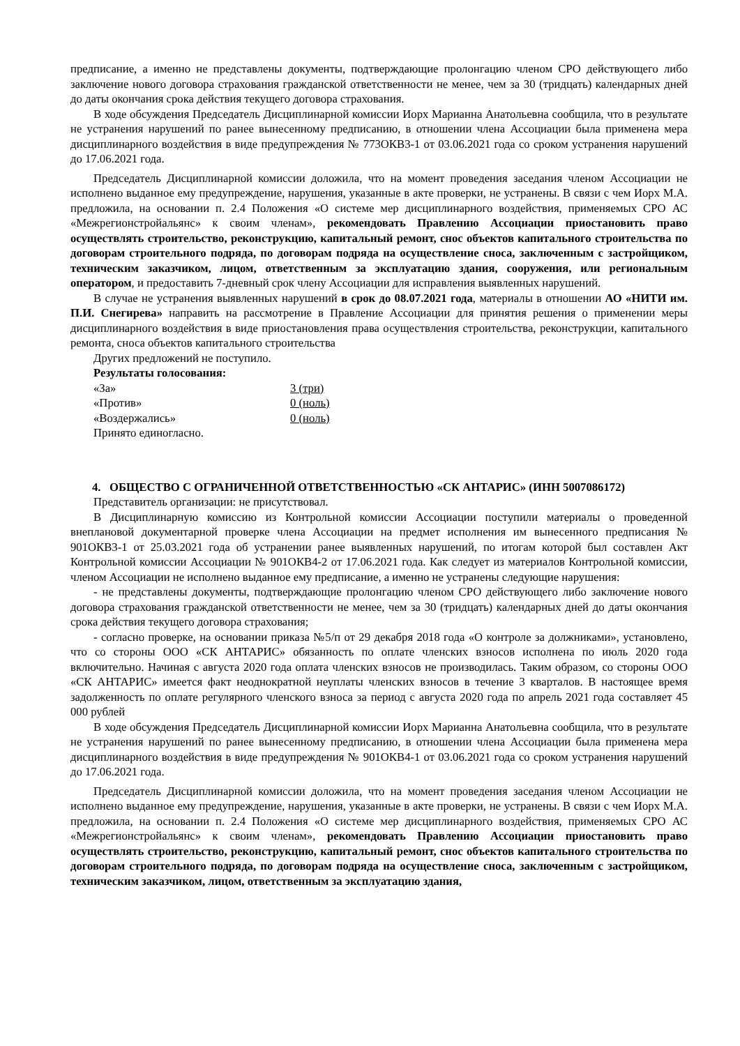предписание, а именно не представлены документы, подтверждающие пролонгацию членом СРО действующего либо заключение нового договора страхования гражданской ответственности не менее, чем за 30 (тридцать) календарных дней до даты окончания срока действия текущего договора страхования.
В ходе обсуждения Председатель Дисциплинарной комиссии Иорх Марианна Анатольевна сообщила, что в результате не устранения нарушений по ранее вынесенному предписанию, в отношении члена Ассоциации была применена мера дисциплинарного воздействия в виде предупреждения № 773ОКВ3-1 от 03.06.2021 года со сроком устранения нарушений до 17.06.2021 года.
Председатель Дисциплинарной комиссии доложила, что на момент проведения заседания членом Ассоциации не исполнено выданное ему предупреждение, нарушения, указанные в акте проверки, не устранены. В связи с чем Иорх М.А. предложила, на основании п. 2.4 Положения «О системе мер дисциплинарного воздействия, применяемых СРО АС «Межрегионстройальянс» к своим членам», рекомендовать Правлению Ассоциации приостановить право осуществлять строительство, реконструкцию, капитальный ремонт, снос объектов капитального строительства по договорам строительного подряда, по договорам подряда на осуществление сноса, заключенным с застройщиком, техническим заказчиком, лицом, ответственным за эксплуатацию здания, сооружения, или региональным оператором, и предоставить 7-дневный срок члену Ассоциации для исправления выявленных нарушений.
В случае не устранения выявленных нарушений в срок до 08.07.2021 года, материалы в отношении АО «НИТИ им. П.И. Снегирева» направить на рассмотрение в Правление Ассоциации для принятия решения о применении меры дисциплинарного воздействия в виде приостановления права осуществления строительства, реконструкции, капитального ремонта, сноса объектов капитального строительства
Других предложений не поступило.
Результаты голосования:
«За» 3 (три)
«Против» 0 (ноль)
«Воздержались» 0 (ноль)
Принято единогласно.
4. ОБЩЕСТВО С ОГРАНИЧЕННОЙ ОТВЕТСТВЕННОСТЬЮ «СК АНТАРИС» (ИНН 5007086172)
Представитель организации: не присутствовал.
В Дисциплинарную комиссию из Контрольной комиссии Ассоциации поступили материалы о проведенной внеплановой документарной проверке члена Ассоциации на предмет исполнения им вынесенного предписания № 901ОКВ3-1 от 25.03.2021 года об устранении ранее выявленных нарушений, по итогам которой был составлен Акт Контрольной комиссии Ассоциации № 901ОКВ4-2 от 17.06.2021 года. Как следует из материалов Контрольной комиссии, членом Ассоциации не исполнено выданное ему предписание, а именно не устранены следующие нарушения:
- не представлены документы, подтверждающие пролонгацию членом СРО действующего либо заключение нового договора страхования гражданской ответственности не менее, чем за 30 (тридцать) календарных дней до даты окончания срока действия текущего договора страхования;
- согласно проверке, на основании приказа №5/п от 29 декабря 2018 года «О контроле за должниками», установлено, что со стороны ООО «СК АНТАРИС» обязанность по оплате членских взносов исполнена по июль 2020 года включительно. Начиная с августа 2020 года оплата членских взносов не производилась. Таким образом, со стороны ООО «СК АНТАРИС» имеется факт неоднократной неуплаты членских взносов в течение 3 кварталов. В настоящее время задолженность по оплате регулярного членского взноса за период с августа 2020 года по апрель 2021 года составляет 45 000 рублей
В ходе обсуждения Председатель Дисциплинарной комиссии Иорх Марианна Анатольевна сообщила, что в результате не устранения нарушений по ранее вынесенному предписанию, в отношении члена Ассоциации была применена мера дисциплинарного воздействия в виде предупреждения № 901ОКВ4-1 от 03.06.2021 года со сроком устранения нарушений до 17.06.2021 года.
Председатель Дисциплинарной комиссии доложила, что на момент проведения заседания членом Ассоциации не исполнено выданное ему предупреждение, нарушения, указанные в акте проверки, не устранены. В связи с чем Иорх М.А. предложила, на основании п. 2.4 Положения «О системе мер дисциплинарного воздействия, применяемых СРО АС «Межрегионстройальянс» к своим членам», рекомендовать Правлению Ассоциации приостановить право осуществлять строительство, реконструкцию, капитальный ремонт, снос объектов капитального строительства по договорам строительного подряда, по договорам подряда на осуществление сноса, заключенным с застройщиком, техническим заказчиком, лицом, ответственным за эксплуатацию здания,